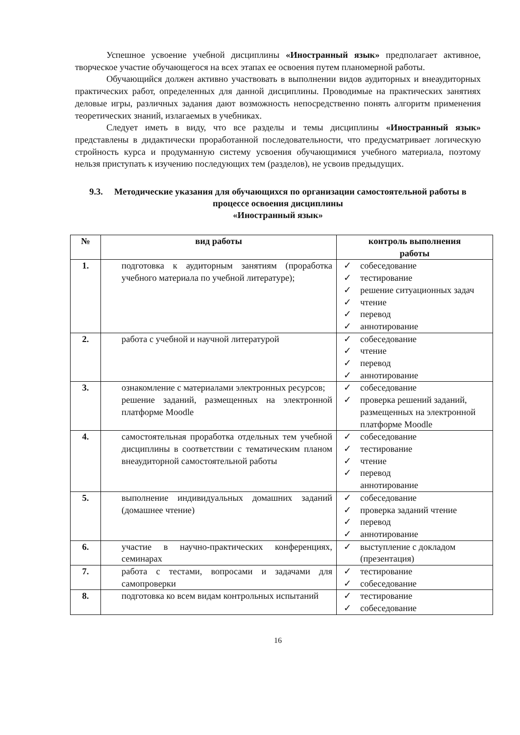Успешное усвоение учебной дисциплины «Иностранный язык» предполагает активное, творческое участие обучающегося на всех этапах ее освоения путем планомерной работы.
Обучающийся должен активно участвовать в выполнении видов аудиторных и внеаудиторных практических работ, определенных для данной дисциплины. Проводимые на практических занятиях деловые игры, различных задания дают возможность непосредственно понять алгоритм применения теоретических знаний, излагаемых в учебниках.
Следует иметь в виду, что все разделы и темы дисциплины «Иностранный язык» представлены в дидактически проработанной последовательности, что предусматривает логическую стройность курса и продуманную систему усвоения обучающимися учебного материала, поэтому нельзя приступать к изучению последующих тем (разделов), не усвоив предыдущих.
9.3. Методические указания для обучающихся по организации самостоятельной работы в процессе освоения дисциплины
«Иностранный язык»
| № | вид работы | контроль выполнения работы |
| --- | --- | --- |
| 1. | подготовка к аудиторным занятиям (проработка учебного материала по учебной литературе); | ✓ собеседование ✓ тестирование ✓ решение ситуационных задач ✓ чтение ✓ перевод ✓ аннотирование |
| 2. | работа с учебной и научной литературой | ✓ собеседование ✓ чтение ✓ перевод ✓ аннотирование |
| 3. | ознакомление с материалами электронных ресурсов; решение заданий, размещенных на электронной платформе Moodle | ✓ собеседование ✓ проверка решений заданий, размещенных на электронной платформе Moodle |
| 4. | самостоятельная проработка отдельных тем учебной дисциплины в соответствии с тематическим планом внеаудиторной самостоятельной работы | ✓ собеседование ✓ тестирование ✓ чтение ✓ перевод аннотирование |
| 5. | выполнение индивидуальных домашних заданий (домашнее чтение) | ✓ собеседование ✓ проверка заданий чтение ✓ перевод ✓ аннотирование |
| 6. | участие в научно-практических конференциях, семинарах | ✓ выступление с докладом (презентация) |
| 7. | работа с тестами, вопросами и задачами для самопроверки | ✓ тестирование ✓ собеседование |
| 8. | подготовка ко всем видам контрольных испытаний | ✓ тестирование ✓ собеседование |
16